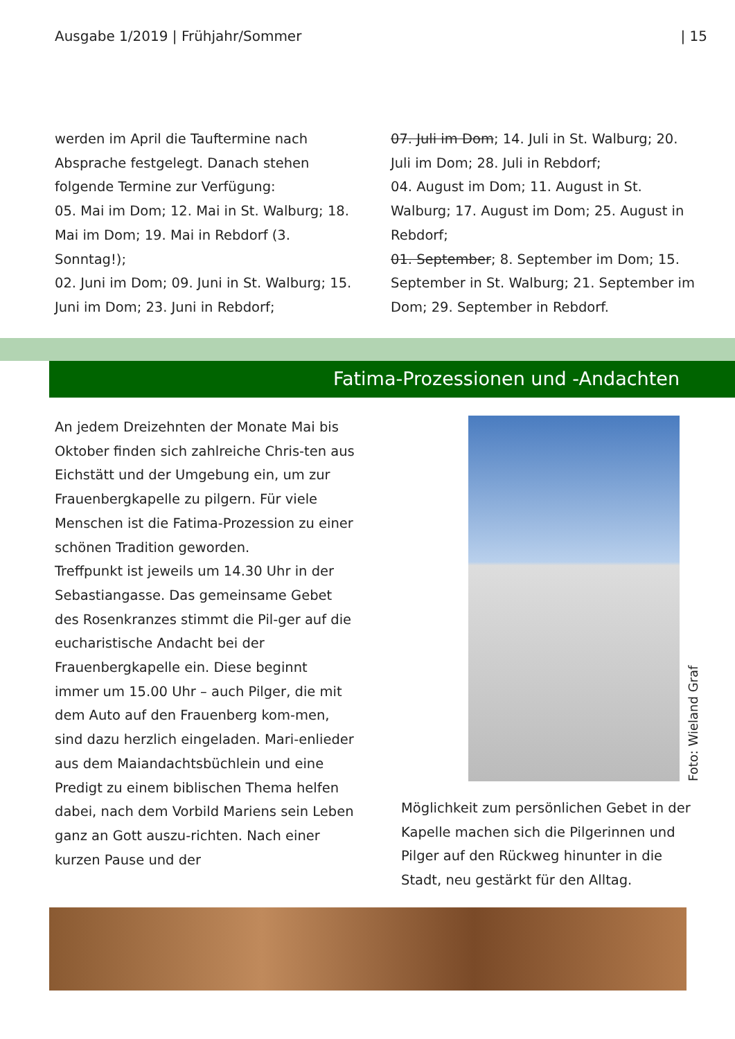Ausgabe 1/2019 | Frühjahr/Sommer | 15
werden im April die Tauftermine nach Absprache festgelegt. Danach stehen folgende Termine zur Verfügung:
05. Mai im Dom; 12. Mai in St. Walburg; 18. Mai im Dom; 19. Mai in Rebdorf (3. Sonntag!);
02. Juni im Dom; 09. Juni in St. Walburg; 15. Juni im Dom; 23. Juni in Rebdorf;
07. Juli im Dom; 14. Juli in St. Walburg; 20. Juli im Dom; 28. Juli in Rebdorf;
04. August im Dom; 11. August in St. Walburg; 17. August im Dom; 25. August in Rebdorf;
01. September; 8. September im Dom; 15. September in St. Walburg; 21. September im Dom; 29. September in Rebdorf.
Fatima-Prozessionen und -Andachten
An jedem Dreizehnten der Monate Mai bis Oktober finden sich zahlreiche Chris-ten aus Eichstätt und der Umgebung ein, um zur Frauenbergkapelle zu pilgern. Für viele Menschen ist die Fatima-Prozession zu einer schönen Tradition geworden.
Treffpunkt ist jeweils um 14.30 Uhr in der Sebastiangasse. Das gemeinsame Gebet des Rosenkranzes stimmt die Pil-ger auf die eucharistische Andacht bei der Frauenbergkapelle ein. Diese beginnt immer um 15.00 Uhr – auch Pilger, die mit dem Auto auf den Frauenberg kom-men, sind dazu herzlich eingeladen. Mari-enlieder aus dem Maiandachtsbüchlein und eine Predigt zu einem biblischen Thema helfen dabei, nach dem Vorbild Mariens sein Leben ganz an Gott auszu-richten. Nach einer kurzen Pause und der
Foto: Wieland Graf
Möglichkeit zum persönlichen Gebet in der Kapelle machen sich die Pilgerinnen und Pilger auf den Rückweg hinunter in die Stadt, neu gestärkt für den Alltag.